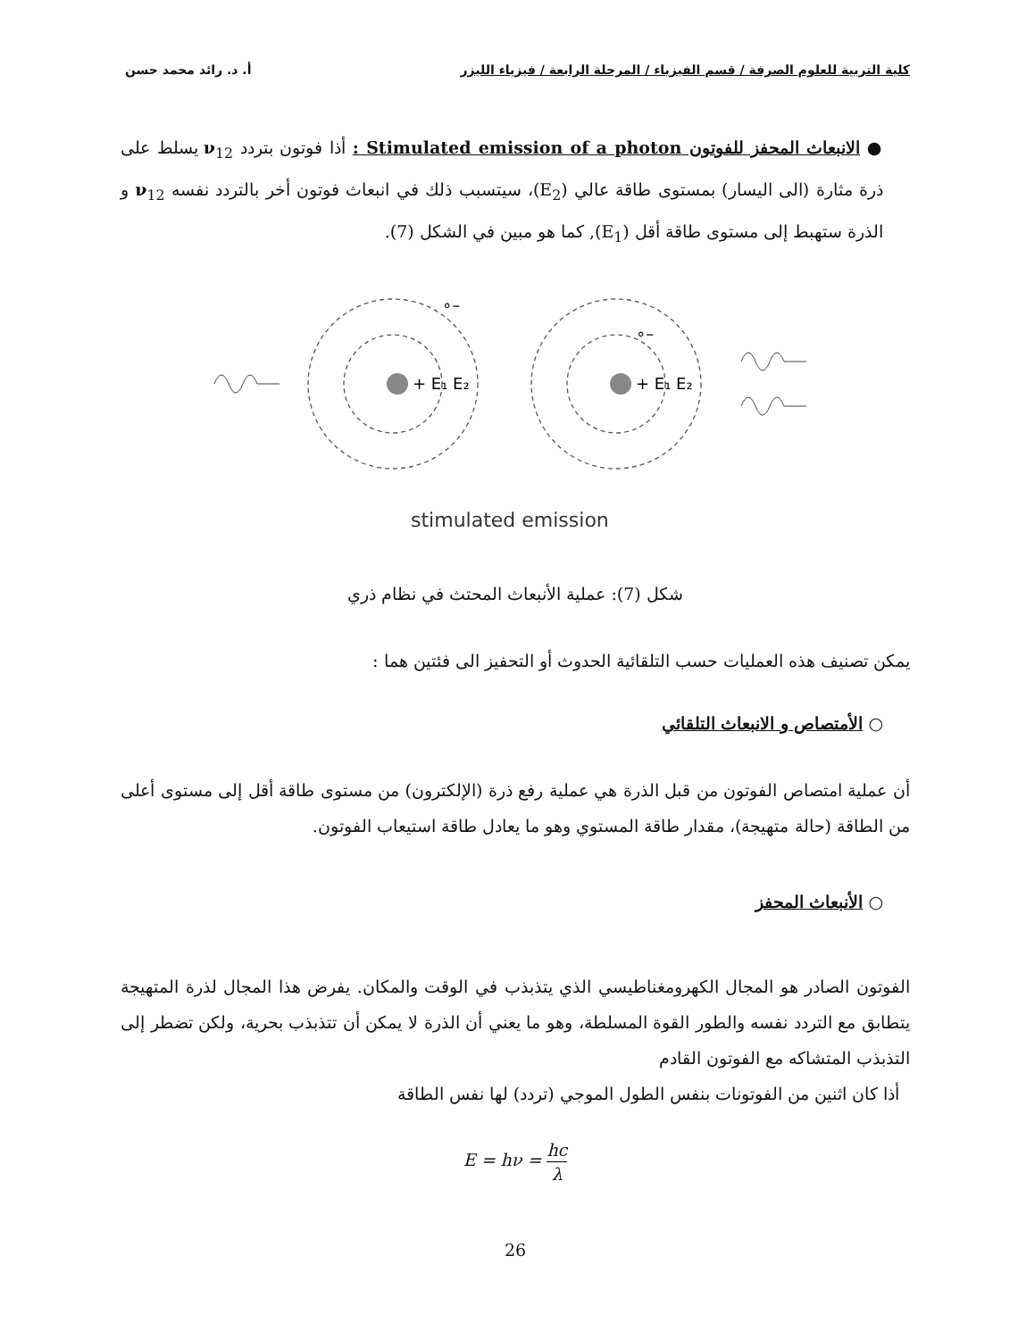كلية التربية للعلوم الصرفة / قسم الفيزياء / المرحلة الرابعة / فيزياء الليزر أ. د. رائد محمد حسن
● الانبعاث المحفز للفوتون Stimulated emission of a photon : أذا فوتون بتردد ν<sub>12</sub> يسلط على ذرة مثارة (الى اليسار) بمستوى طاقة عالي (E<sub>2</sub>)، سيتسبب ذلك في انبعاث فوتون أخر بالتردد نفسه ν<sub>12</sub> و الذرة ستهبط إلى مستوى طاقة أقل (E<sub>1</sub>), كما هو مبين في الشكل (7).
+ E₁ E₂
+ E₁ E₂
∘–
∘–
stimulated emission
شكل (7): عملية الأنبعاث المحتث في نظام ذري
يمكن تصنيف هذه العمليات حسب التلقائية الحدوث أو التحفيز الى فئتين هما :
○ الأمتصاص و الانبعاث التلقائي
أن عملية امتصاص الفوتون من قبل الذرة هي عملية رفع ذرة (الإلكترون) من مستوى طاقة أقل إلى مستوى أعلى من الطاقة (حالة متهيجة)، مقدار طاقة المستوي وهو ما يعادل طاقة استيعاب الفوتون.
○ الأنبعاث المحفز
الفوتون الصادر هو المجال الكهرومغناطيسي الذي يتذبذب في الوقت والمكان. يفرض هذا المجال لذرة المتهيجة يتطابق مع التردد نفسه والطور القوة المسلطة، وهو ما يعني أن الذرة لا يمكن أن تتذبذب بحرية، ولكن تضطر إلى التذبذب المتشاكه مع الفوتون القادم
أذا كان اثنين من الفوتونات بنفس الطول الموجي (تردد) لها نفس الطاقة
E = hν = hc λ
26